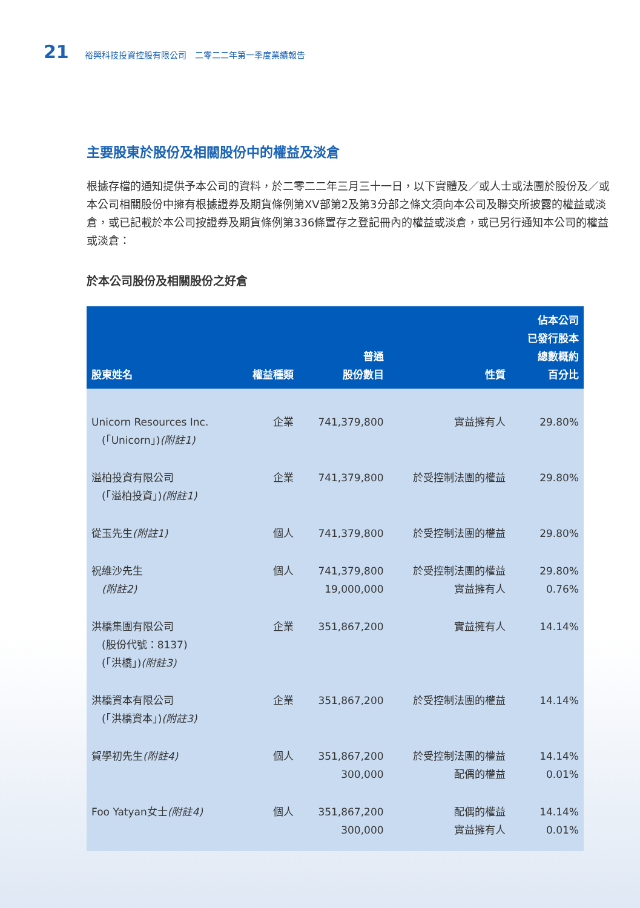21 裕興科技投資控股有限公司　二零二二年第一季度業績報告
主要股東於股份及相關股份中的權益及淡倉
根據存檔的通知提供予本公司的資料，於二零二二年三月三十一日，以下實體及／或人士或法團於股份及／或本公司相關股份中擁有根據證券及期貨條例第XV部第2及第3分部之條文須向本公司及聯交所披露的權益或淡倉，或已記載於本公司按證券及期貨條例第336條置存之登記冊內的權益或淡倉，或已另行通知本公司的權益或淡倉：
於本公司股份及相關股份之好倉
| 股東姓名 | 權益種類 | 普通 股份數目 | 性質 | 佔本公司 已發行股本 總數概約 百分比 |
| --- | --- | --- | --- | --- |
| Unicorn Resources Inc. (「Unicorn」) (附註1) | 企業 | 741,379,800 | 實益擁有人 | 29.80% |
| 溢柏投資有限公司 (「溢柏投資」) (附註1) | 企業 | 741,379,800 | 於受控制法團的權益 | 29.80% |
| 從玉先生 (附註1) | 個人 | 741,379,800 | 於受控制法團的權益 | 29.80% |
| 祝維沙先生 (附註2) | 個人 | 741,379,800 19,000,000 | 於受控制法團的權益 實益擁有人 | 29.80% 0.76% |
| 洪橋集團有限公司 (股份代號：8137) (「洪橋」) (附註3) | 企業 | 351,867,200 | 實益擁有人 | 14.14% |
| 洪橋資本有限公司 (「洪橋資本」) (附註3) | 企業 | 351,867,200 | 於受控制法團的權益 | 14.14% |
| 賀學初先生 (附註4) | 個人 | 351,867,200 300,000 | 於受控制法團的權益 配偶的權益 | 14.14% 0.01% |
| Foo Yatyan女士 (附註4) | 個人 | 351,867,200 300,000 | 配偶的權益 實益擁有人 | 14.14% 0.01% |